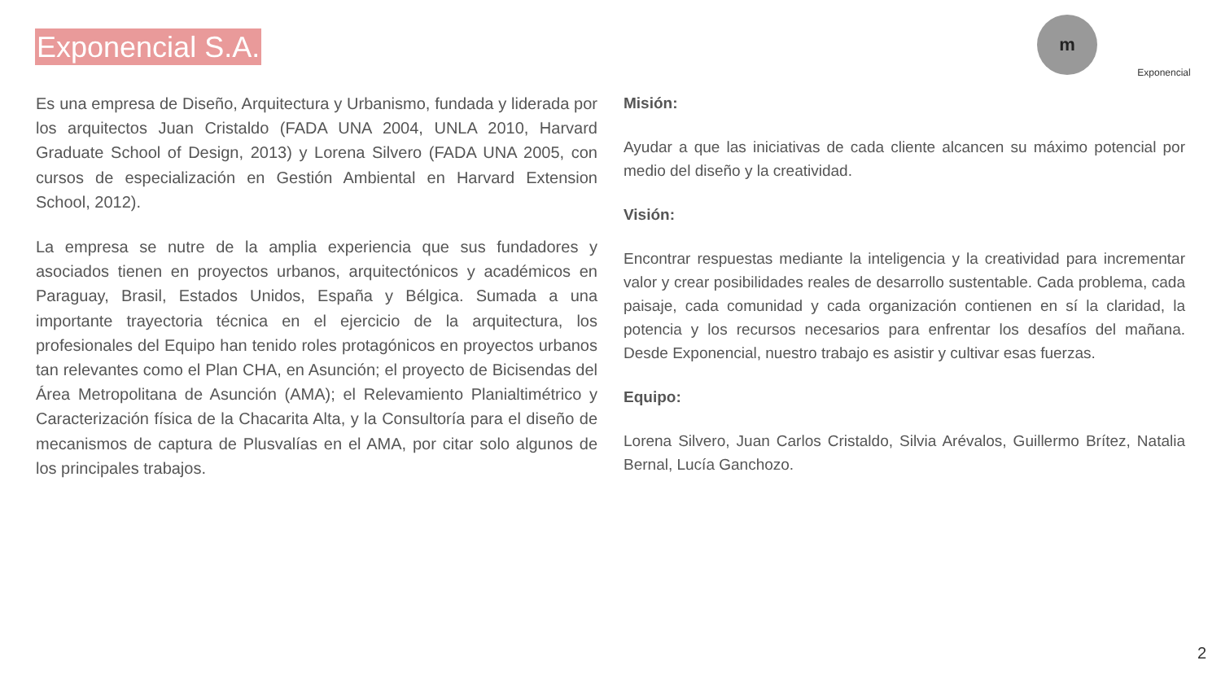Exponencial S.A.
m
Exponencial
Es una empresa de Diseño, Arquitectura y Urbanismo, fundada y liderada por los arquitectos Juan Cristaldo (FADA UNA 2004, UNLA 2010, Harvard Graduate School of Design, 2013) y Lorena Silvero (FADA UNA 2005, con cursos de especialización en Gestión Ambiental en Harvard Extension School, 2012).
La empresa se nutre de la amplia experiencia que sus fundadores y asociados tienen en proyectos urbanos, arquitectónicos y académicos en Paraguay, Brasil, Estados Unidos, España y Bélgica. Sumada a una importante trayectoria técnica en el ejercicio de la arquitectura, los profesionales del Equipo han tenido roles protagónicos en proyectos urbanos tan relevantes como el Plan CHA, en Asunción; el proyecto de Bicisendas del Área Metropolitana de Asunción (AMA); el Relevamiento Planialtimétrico y Caracterización física de la Chacarita Alta, y la Consultoría para el diseño de mecanismos de captura de Plusvalías en el AMA, por citar solo algunos de los principales trabajos.
Misión:
Ayudar a que las iniciativas de cada cliente alcancen su máximo potencial por medio del diseño y la creatividad.
Visión:
Encontrar respuestas mediante la inteligencia y la creatividad para incrementar valor y crear posibilidades reales de desarrollo sustentable. Cada problema, cada paisaje, cada comunidad y cada organización contienen en sí la claridad, la potencia y los recursos necesarios para enfrentar los desafíos del mañana. Desde Exponencial, nuestro trabajo es asistir y cultivar esas fuerzas.
Equipo:
Lorena Silvero, Juan Carlos Cristaldo, Silvia Arévalos, Guillermo Brítez, Natalia Bernal, Lucía Ganchozo.
2